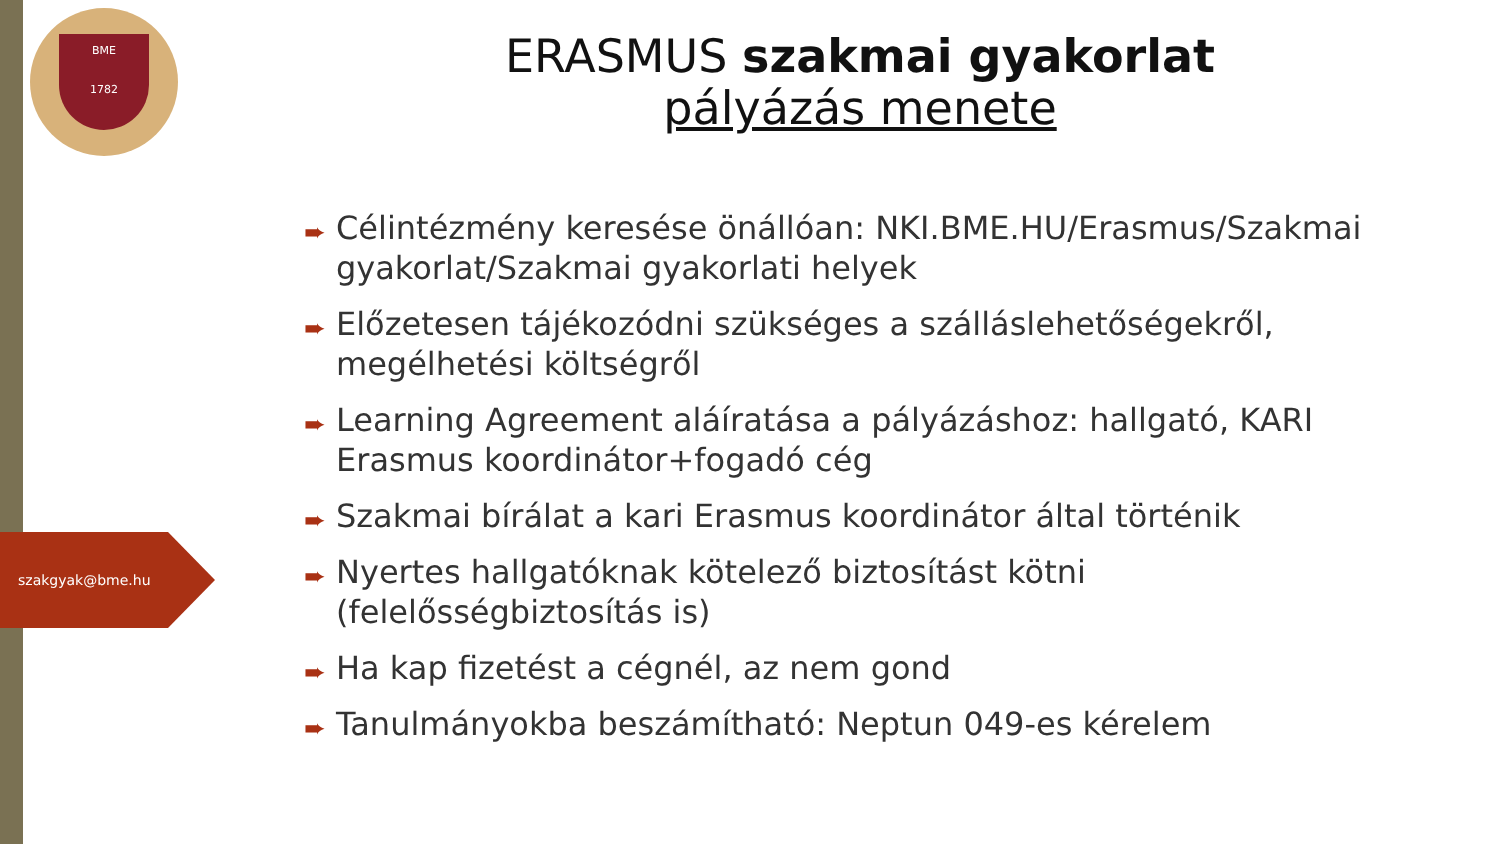BME
1782
szakgyak@bme.hu
ERASMUS szakmai gyakorlat
pályázás menete
➨ Célintézmény keresése önállóan: NKI.BME.HU/Erasmus/Szakmai gyakorlat/Szakmai gyakorlati helyek
➨ Előzetesen tájékozódni szükséges a szálláslehetőségekről, megélhetési költségről
➨ Learning Agreement aláíratása a pályázáshoz: hallgató, KARI Erasmus koordinátor+fogadó cég
➨ Szakmai bírálat a kari Erasmus koordinátor által történik
➨ Nyertes hallgatóknak kötelező biztosítást kötni (felelősségbiztosítás is)
➨ Ha kap fizetést a cégnél, az nem gond
➨ Tanulmányokba beszámítható: Neptun 049-es kérelem